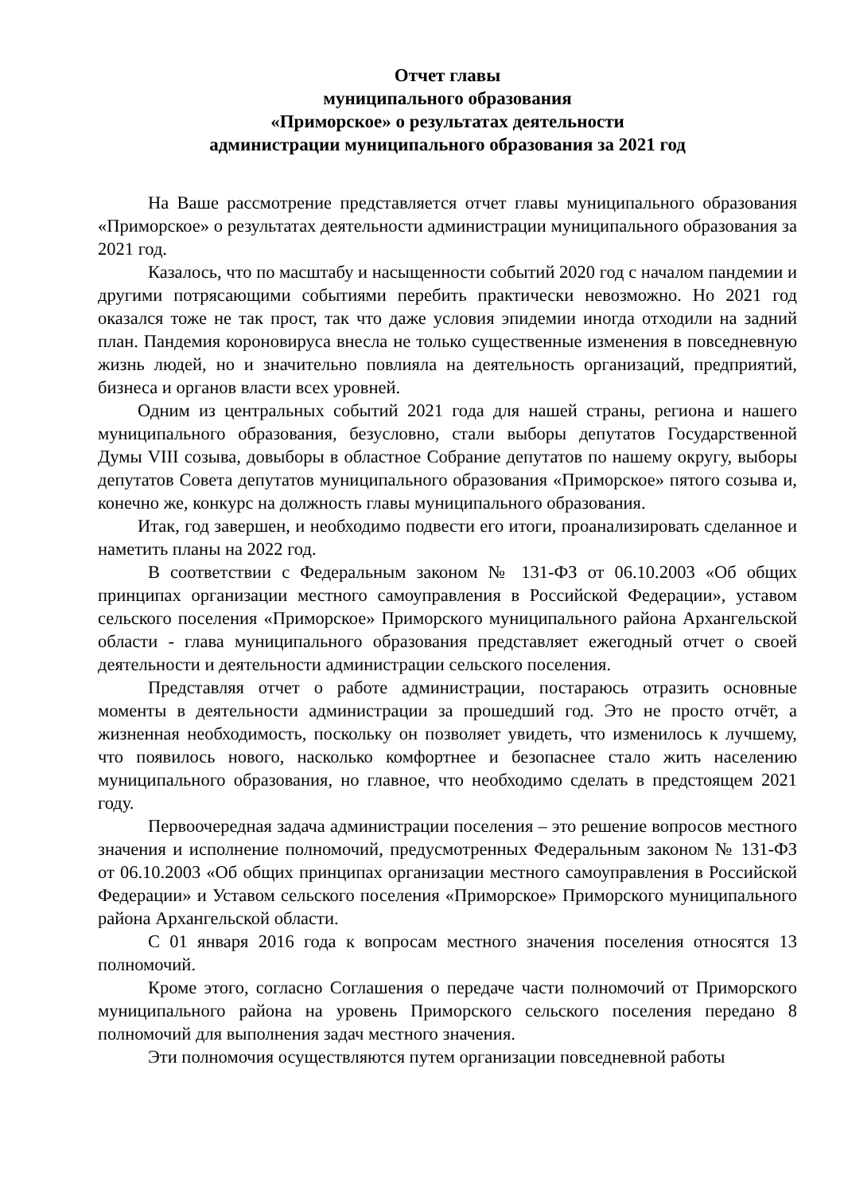Отчет главы
муниципального образования
«Приморское» о результатах деятельности
администрации муниципального образования за 2021 год
На Ваше рассмотрение представляется отчет главы муниципального образования «Приморское» о результатах деятельности администрации муниципального образования за 2021 год.
Казалось, что по масштабу и насыщенности событий 2020 год с началом пандемии и другими потрясающими событиями перебить практически невозможно. Но 2021 год оказался тоже не так прост, так что даже условия эпидемии иногда отходили на задний план. Пандемия короновируса внесла не только существенные изменения в повседневную жизнь людей, но и значительно повлияла на деятельность организаций, предприятий, бизнеса и органов власти всех уровней.
Одним из центральных событий 2021 года для нашей страны, региона и нашего муниципального образования, безусловно, стали выборы депутатов Государственной Думы VIII созыва, довыборы в областное Собрание депутатов по нашему округу, выборы депутатов Совета депутатов муниципального образования «Приморское» пятого созыва и, конечно же, конкурс на должность главы муниципального образования.
Итак, год завершен, и необходимо подвести его итоги, проанализировать сделанное и наметить планы на 2022 год.
В соответствии с Федеральным законом № 131-ФЗ от 06.10.2003 «Об общих принципах организации местного самоуправления в Российской Федерации», уставом сельского поселения «Приморское» Приморского муниципального района Архангельской области - глава муниципального образования представляет ежегодный отчет о своей деятельности и деятельности администрации сельского поселения.
Представляя отчет о работе администрации, постараюсь отразить основные моменты в деятельности администрации за прошедший год. Это не просто отчёт, а жизненная необходимость, поскольку он позволяет увидеть, что изменилось к лучшему, что появилось нового, насколько комфортнее и безопаснее стало жить населению муниципального образования, но главное, что необходимо сделать в предстоящем 2021 году.
Первоочередная задача администрации поселения – это решение вопросов местного значения и исполнение полномочий, предусмотренных Федеральным законом № 131-ФЗ от 06.10.2003 «Об общих принципах организации местного самоуправления в Российской Федерации» и Уставом сельского поселения «Приморское» Приморского муниципального района Архангельской области.
С 01 января 2016 года к вопросам местного значения поселения относятся 13 полномочий.
Кроме этого, согласно Соглашения о передаче части полномочий от Приморского муниципального района на уровень Приморского сельского поселения передано 8 полномочий для выполнения задач местного значения.
Эти полномочия осуществляются путем организации повседневной работы